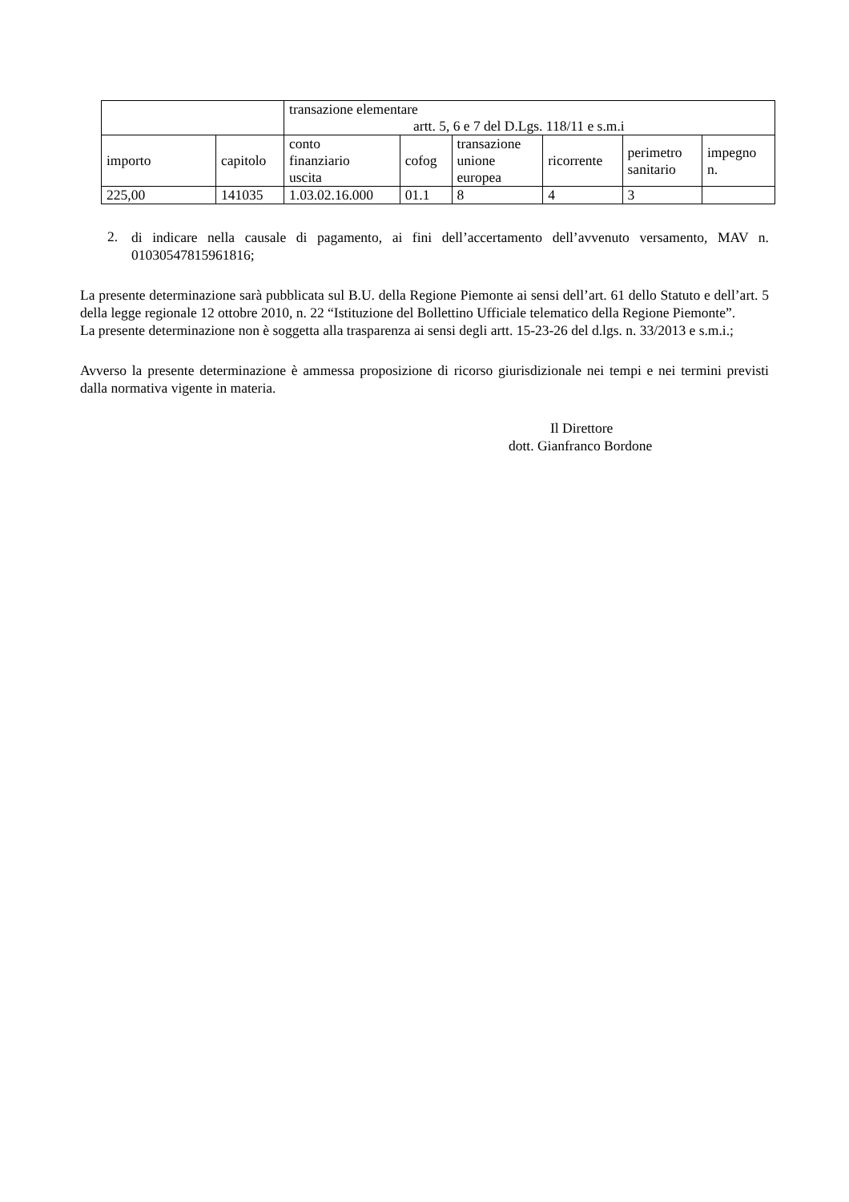| | | transazione elementare artt. 5, 6 e 7 del D.Lgs. 118/11 e s.m.i | | | | | |
| --- | --- | --- | --- | --- | --- | --- | --- |
| importo | capitolo | conto finanziario uscita | cofog | transazione unione europea | ricorrente | perimetro sanitario | impegno n. |
| 225,00 | 141035 | 1.03.02.16.000 | 01.1 | 8 | 4 | 3 | |
2.
di indicare nella causale di pagamento, ai fini dell’accertamento dell’avvenuto versamento, MAV n. 01030547815961816;
La presente determinazione sarà pubblicata sul B.U. della Regione Piemonte ai sensi dell’art. 61 dello Statuto e dell’art. 5 della legge regionale 12 ottobre 2010, n. 22 “Istituzione del Bollettino Ufficiale telematico della Regione Piemonte”.
La presente determinazione non è soggetta alla trasparenza ai sensi degli artt. 15-23-26 del d.lgs. n. 33/2013 e s.m.i.;
Avverso la presente determinazione è ammessa proposizione di ricorso giurisdizionale nei tempi e nei termini previsti dalla normativa vigente in materia.
Il Direttore
dott. Gianfranco Bordone